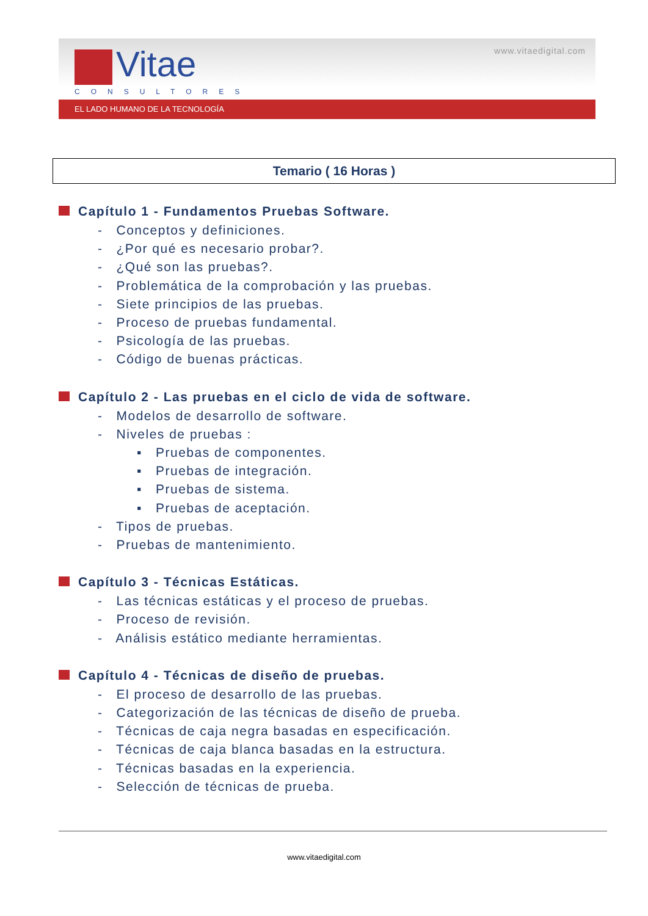Vitae
CONSULTORES
www.vitaedigital.com
EL LADO HUMANO DE LA TECNOLOGÍA
Temario ( 16 Horas )
Capítulo 1 - Fundamentos Pruebas Software.
- Conceptos y definiciones.
- ¿Por qué es necesario probar?.
- ¿Qué son las pruebas?.
- Problemática de la comprobación y las pruebas.
- Siete principios de las pruebas.
- Proceso de pruebas fundamental.
- Psicología de las pruebas.
- Código de buenas prácticas.
Capítulo 2 - Las pruebas en el ciclo de vida de software.
- Modelos de desarrollo de software.
- Niveles de pruebas :
▪ Pruebas de componentes.
▪ Pruebas de integración.
▪ Pruebas de sistema.
▪ Pruebas de aceptación.
- Tipos de pruebas.
- Pruebas de mantenimiento.
Capítulo 3 - Técnicas Estáticas.
- Las técnicas estáticas y el proceso de pruebas.
- Proceso de revisión.
- Análisis estático mediante herramientas.
Capítulo 4 - Técnicas de diseño de pruebas.
- El proceso de desarrollo de las pruebas.
- Categorización de las técnicas de diseño de prueba.
- Técnicas de caja negra basadas en especificación.
- Técnicas de caja blanca basadas en la estructura.
- Técnicas basadas en la experiencia.
- Selección de técnicas de prueba.
www.vitaedigital.com